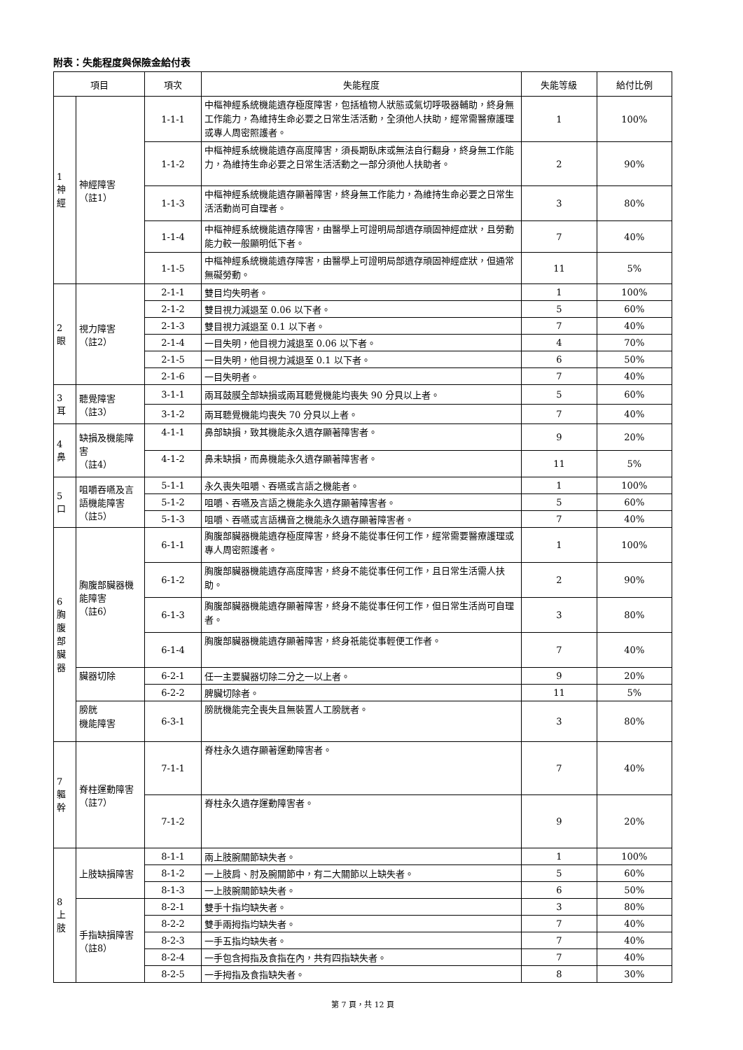附表：失能程度與保險金給付表
| 項目 | | 項次 | 失能程度 | 失能等級 | 給付比例 |
| --- | --- | --- | --- | --- | --- |
| 1 神 經 | 神經障害 （註1） | 1-1-1 | 中樞神經系統機能遺存極度障害，包括植物人狀態或氣切呼吸器輔助，終身無工作能力，為維持生命必要之日常生活活動，全須他人扶助，經常需醫療護理或專人周密照護者。 | 1 | 100% |
| | | 1-1-2 | 中樞神經系統機能遺存高度障害，須長期臥床或無法自行翻身，終身無工作能力，為維持生命必要之日常生活活動之一部分須他人扶助者。 | 2 | 90% |
| | | 1-1-3 | 中樞神經系統機能遺存顯著障害，終身無工作能力，為維持生命必要之日常生活活動尚可自理者。 | 3 | 80% |
| | | 1-1-4 | 中樞神經系統機能遺存障害，由醫學上可證明局部遺存頑固神經症狀，且勞動能力較一般顯明低下者。 | 7 | 40% |
| | | 1-1-5 | 中樞神經系統機能遺存障害，由醫學上可證明局部遺存頑固神經症狀，但通常無礙勞動。 | 11 | 5% |
| 2 眼 | 視力障害 （註2） | 2-1-1 | 雙目均失明者。 | 1 | 100% |
| | | 2-1-2 | 雙目視力減退至 0.06 以下者。 | 5 | 60% |
| | | 2-1-3 | 雙目視力減退至 0.1 以下者。 | 7 | 40% |
| | | 2-1-4 | 一目失明，他目視力減退至 0.06 以下者。 | 4 | 70% |
| | | 2-1-5 | 一目失明，他目視力減退至 0.1 以下者。 | 6 | 50% |
| | | 2-1-6 | 一目失明者。 | 7 | 40% |
| 3 耳 | 聽覺障害 （註3） | 3-1-1 | 兩耳鼓膜全部缺損或兩耳聽覺機能均喪失 90 分貝以上者。 | 5 | 60% |
| | | 3-1-2 | 兩耳聽覺機能均喪失 70 分貝以上者。 | 7 | 40% |
| 4 鼻 | 缺損及機能障害 （註4） | 4-1-1 | 鼻部缺損，致其機能永久遺存顯著障害者。 | 9 | 20% |
| | | 4-1-2 | 鼻未缺損，而鼻機能永久遺存顯著障害者。 | 11 | 5% |
| 5 口 | 咀嚼吞嚥及言語機能障害（註5） | 5-1-1 | 永久喪失咀嚼、吞嚥或言語之機能者。 | 1 | 100% |
| | | 5-1-2 | 咀嚼、吞嚥及言語之機能永久遺存顯著障害者。 | 5 | 60% |
| | | 5-1-3 | 咀嚼、吞嚥或言語構音之機能永久遺存顯著障害者。 | 7 | 40% |
| 6 胸 腹 部 臟 器 | 胸腹部臟器機能障害 （註6） | 6-1-1 | 胸腹部臟器機能遺存極度障害，終身不能從事任何工作，經常需要醫療護理或專人周密照護者。 | 1 | 100% |
| | | 6-1-2 | 胸腹部臟器機能遺存高度障害，終身不能從事任何工作，且日常生活需人扶助。 | 2 | 90% |
| | | 6-1-3 | 胸腹部臟器機能遺存顯著障害，終身不能從事任何工作，但日常生活尚可自理者。 | 3 | 80% |
| | | 6-1-4 | 胸腹部臟器機能遺存顯著障害，終身祇能從事輕便工作者。 | 7 | 40% |
| | 臟器切除 | 6-2-1 | 任一主要臟器切除二分之一以上者。 | 9 | 20% |
| | | 6-2-2 | 脾臟切除者。 | 11 | 5% |
| | 膀胱 機能障害 | 6-3-1 | 膀胱機能完全喪失且無裝置人工膀胱者。 | 3 | 80% |
| 7 軀 幹 | 脊柱運動障害 （註7） | 7-1-1 | 脊柱永久遺存顯著運動障害者。 | 7 | 40% |
| | | 7-1-2 | 脊柱永久遺存運動障害者。 | 9 | 20% |
| 8 上 肢 | 上肢缺損障害 | 8-1-1 | 兩上肢腕關節缺失者。 | 1 | 100% |
| | | 8-1-2 | 一上肢肩、肘及腕關節中，有二大關節以上缺失者。 | 5 | 60% |
| | | 8-1-3 | 一上肢腕關節缺失者。 | 6 | 50% |
| | 手指缺損障害 （註8） | 8-2-1 | 雙手十指均缺失者。 | 3 | 80% |
| | | 8-2-2 | 雙手兩拇指均缺失者。 | 7 | 40% |
| | | 8-2-3 | 一手五指均缺失者。 | 7 | 40% |
| | | 8-2-4 | 一手包含拇指及食指在內，共有四指缺失者。 | 7 | 40% |
| | | 8-2-5 | 一手拇指及食指缺失者。 | 8 | 30% |
第 7 頁，共 12 頁